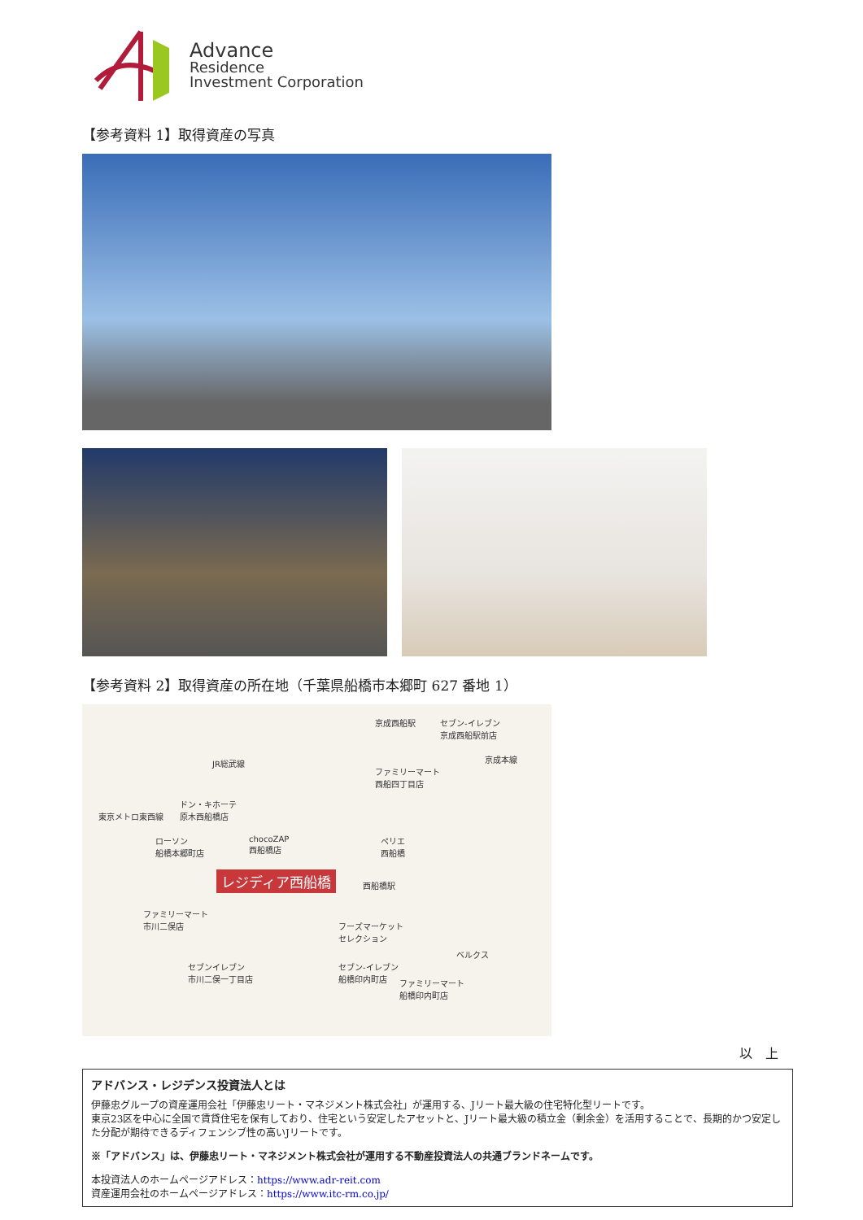Advance
Residence
Investment Corporation
【参考資料 1】取得資産の写真
【参考資料 2】取得資産の所在地（千葉県船橋市本郷町 627 番地 1）
京成西船駅 セブン-イレブン
京成西船駅前店
京成本線 JR総武線
ファミリーマート
西船四丁目店
東京メトロ東西線
ドン・キホーテ
原木西船橋店
ローソン
船橋本郷町店
chocoZAP
西船橋店
ペリエ
西船橋
レジディア西船橋 西船橋駅
ファミリーマート
市川二俣店 フーズマーケット
セレクション
ベルクス
セブンイレブン
市川二俣一丁目店
セブン-イレブン
船橋印内町店
ファミリーマート
船橋印内町店
以　上
アドバンス・レジデンス投資法人とは
伊藤忠グループの資産運用会社「伊藤忠リート・マネジメント株式会社」が運用する、Jリート最大級の住宅特化型リートです。
東京23区を中心に全国で賃貸住宅を保有しており、住宅という安定したアセットと、Jリート最大級の積立金（剰余金）を活用することで、長期的かつ安定した分配が期待できるディフェンシブ性の高いJリートです。
※「アドバンス」は、伊藤忠リート・マネジメント株式会社が運用する不動産投資法人の共通ブランドネームです。
本投資法人のホームページアドレス：https://www.adr-reit.com
資産運用会社のホームページアドレス：https://www.itc-rm.co.jp/